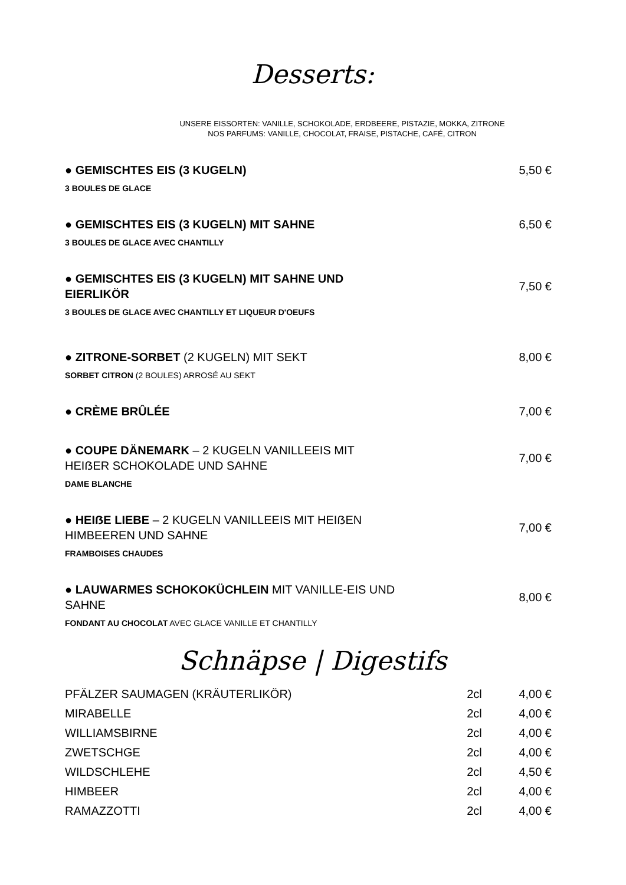Desserts:
UNSERE EISSORTEN: VANILLE, SCHOKOLADE, ERDBEERE, PISTAZIE, MOKKA, ZITRONE
NOS PARFUMS: VANILLE, CHOCOLAT, FRAISE, PISTACHE, CAFÉ, CITRON
● GEMISCHTES EIS (3 KUGELN) 5,50 €
3 BOULES DE GLACE
● GEMISCHTES EIS (3 KUGELN) MIT SAHNE 6,50 €
3 BOULES DE GLACE AVEC CHANTILLY
● GEMISCHTES EIS (3 KUGELN) MIT SAHNE UND EIERLIKÖR
7,50 €
3 BOULES DE GLACE AVEC CHANTILLY ET LIQUEUR D'OEUFS
● ZITRONE-SORBET (2 KUGELN) MIT SEKT 8,00 €
SORBET CITRON (2 BOULES) ARROSÉ AU SEKT
● CRÈME BRÛLÉE 7,00 €
● COUPE DÄNEMARK – 2 KUGELN VANILLEEIS MIT HEIẞER SCHOKOLADE UND SAHNE
7,00 €
DAME BLANCHE
● HEIẞE LIEBE – 2 KUGELN VANILLEEIS MIT HEIẞEN HIMBEEREN UND SAHNE
7,00 €
FRAMBOISES CHAUDES
● LAUWARMES SCHOKOKÜCHLEIN MIT VANILLE-EIS UND SAHNE
8,00 €
FONDANT AU CHOCOLAT AVEC GLACE VANILLE ET CHANTILLY
Schnäpse | Digestifs
| PFÄLZER SAUMAGEN (KRÄUTERLIKÖR) | 2cl | 4,00 € |
| MIRABELLE | 2cl | 4,00 € |
| WILLIAMSBIRNE | 2cl | 4,00 € |
| ZWETSCHGE | 2cl | 4,00 € |
| WILDSCHLEHE | 2cl | 4,50 € |
| HIMBEER | 2cl | 4,00 € |
| RAMAZZOTTI | 2cl | 4,00 € |